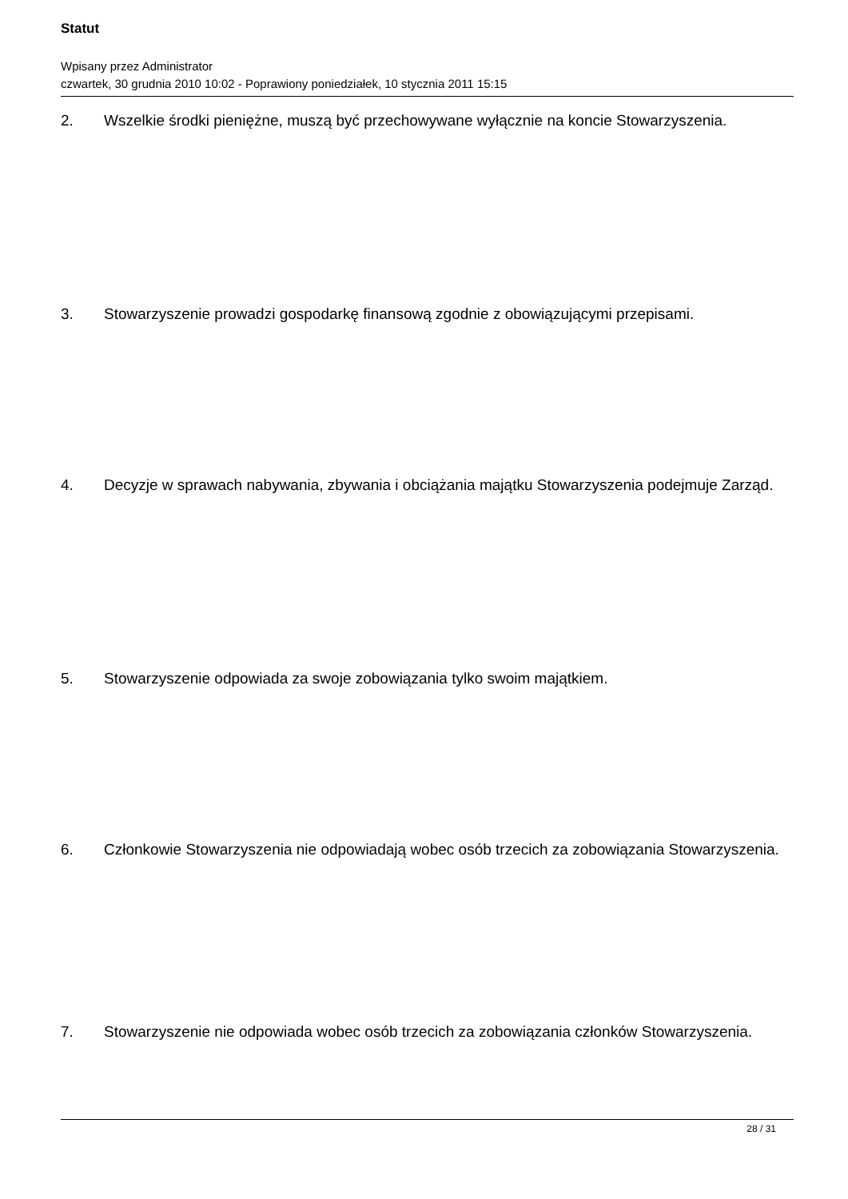Statut
Wpisany przez Administrator
czwartek, 30 grudnia 2010 10:02 - Poprawiony poniedziałek, 10 stycznia 2011 15:15
2. Wszelkie środki pieniężne, muszą być przechowywane wyłącznie na koncie Stowarzyszenia.
3. Stowarzyszenie prowadzi gospodarkę finansową zgodnie z obowiązującymi przepisami.
4. Decyzje w sprawach nabywania, zbywania i obciążania majątku Stowarzyszenia podejmuje Zarząd.
5. Stowarzyszenie odpowiada za swoje zobowiązania tylko swoim majątkiem.
6. Członkowie Stowarzyszenia nie odpowiadają wobec osób trzecich za zobowiązania Stowarzyszenia.
7. Stowarzyszenie nie odpowiada wobec osób trzecich za zobowiązania członków Stowarzyszenia.
28 / 31